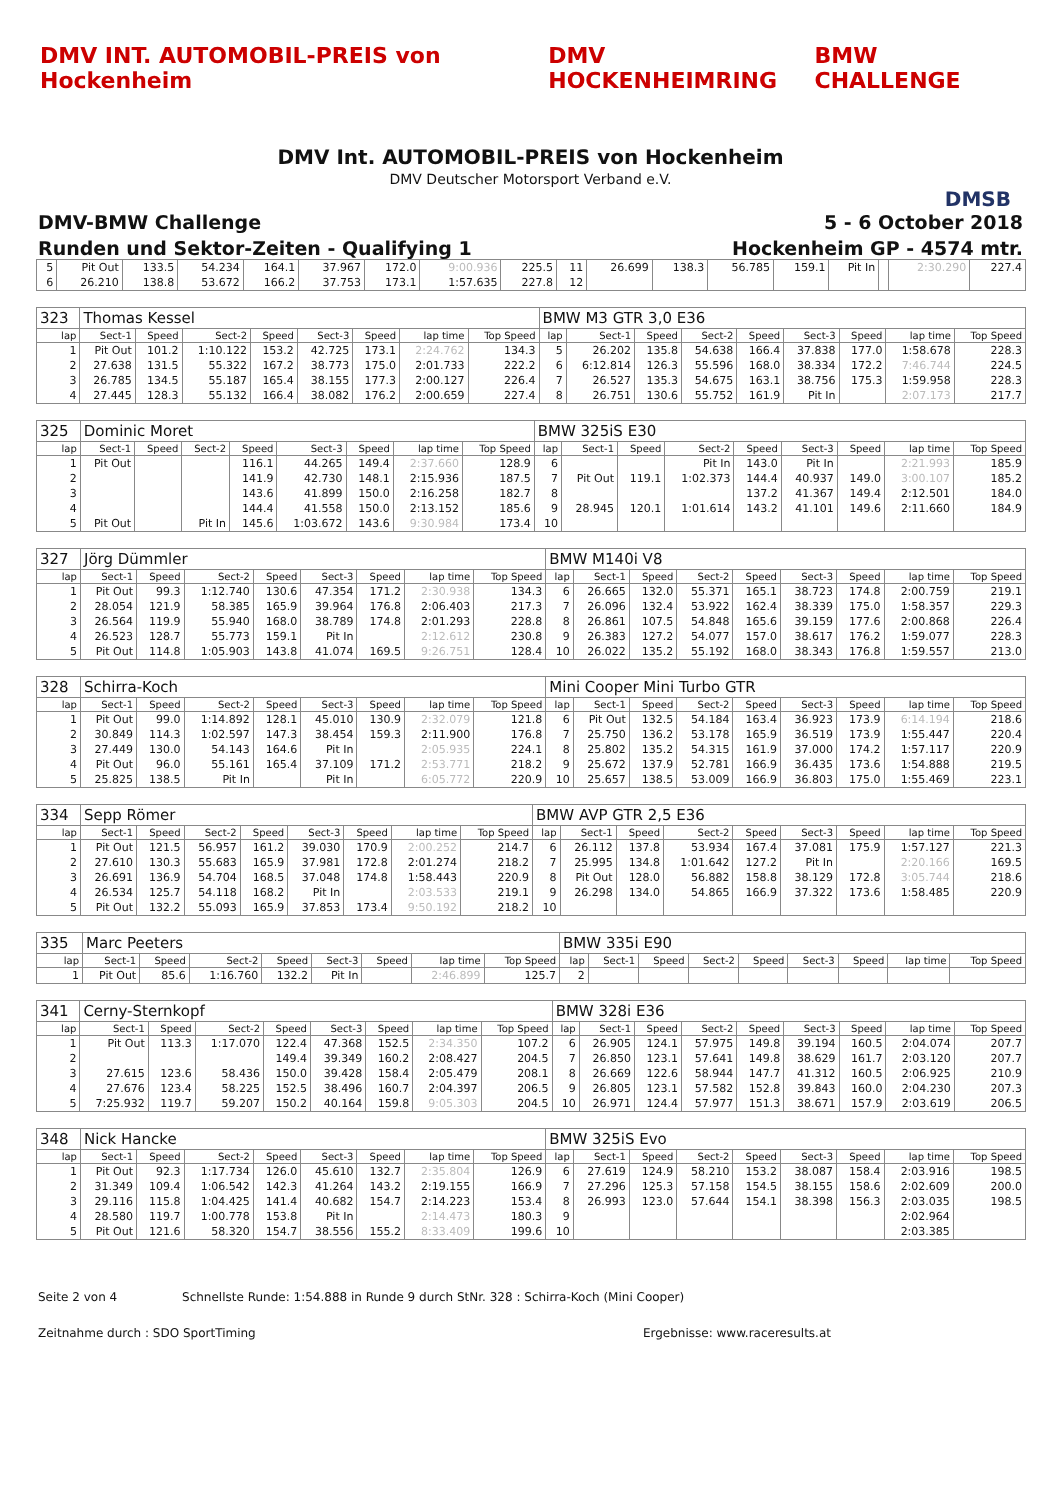DMV INT. AUTOMOBIL-PREIS von Hockenheim DMV HOCKENHEIMRING BMW CHALLENGE
DMV Int. AUTOMOBIL-PREIS von Hockenheim
DMV Deutscher Motorsport Verband e.V.
DMSB
DMV-BMW Challenge 5 - 6 October 2018
Runden und Sektor-Zeiten - Qualifying 1 Hockenheim GP - 4574 mtr.
| 5 | Pit Out | 133.5 | 54.234 | 164.1 | 37.967 | 172.0 | 9:00.936 | 225.5 | 11 | 26.699 | 138.3 | 56.785 | 159.1 | Pit In | | 2:30.290 | 227.4 |
| 6 | 26.210 | 138.8 | 53.672 | 166.2 | 37.753 | 173.1 | 1:57.635 | 227.8 | 12 | | | | | | | | |
| 323 | Thomas Kessel | | | | | | | | BMW M3 GTR 3,0 E36 | | | | | | | | |
| lap | Sect-1 | Speed | Sect-2 | Speed | Sect-3 | Speed | lap time | Top Speed | lap | Sect-1 | Speed | Sect-2 | Speed | Sect-3 | Speed | lap time | Top Speed |
| 1 | Pit Out | 101.2 | 1:10.122 | 153.2 | 42.725 | 173.1 | 2:24.762 | 134.3 | 5 | 26.202 | 135.8 | 54.638 | 166.4 | 37.838 | 177.0 | 1:58.678 | 228.3 |
| 2 | 27.638 | 131.5 | 55.322 | 167.2 | 38.773 | 175.0 | 2:01.733 | 222.2 | 6 | 6:12.814 | 126.3 | 55.596 | 168.0 | 38.334 | 172.2 | 7:46.744 | 224.5 |
| 3 | 26.785 | 134.5 | 55.187 | 165.4 | 38.155 | 177.3 | 2:00.127 | 226.4 | 7 | 26.527 | 135.3 | 54.675 | 163.1 | 38.756 | 175.3 | 1:59.958 | 228.3 |
| 4 | 27.445 | 128.3 | 55.132 | 166.4 | 38.082 | 176.2 | 2:00.659 | 227.4 | 8 | 26.751 | 130.6 | 55.752 | 161.9 | Pit In | | 2:07.173 | 217.7 |
| 325 | Dominic Moret | | | | | | | | BMW 325iS E30 | | | | | | | | |
| lap | Sect-1 | Speed | Sect-2 | Speed | Sect-3 | Speed | lap time | Top Speed | lap | Sect-1 | Speed | Sect-2 | Speed | Sect-3 | Speed | lap time | Top Speed |
| 1 | Pit Out | | | 116.1 | 44.265 | 149.4 | 2:37.660 | 128.9 | 6 | | | Pit In | 143.0 | Pit In | | 2:21.993 | 185.9 |
| 2 | | | | 141.9 | 42.730 | 148.1 | 2:15.936 | 187.5 | 7 | Pit Out | 119.1 | 1:02.373 | 144.4 | 40.937 | 149.0 | 3:00.107 | 185.2 |
| 3 | | | | 143.6 | 41.899 | 150.0 | 2:16.258 | 182.7 | 8 | | | | 137.2 | 41.367 | 149.4 | 2:12.501 | 184.0 |
| 4 | | | | 144.4 | 41.558 | 150.0 | 2:13.152 | 185.6 | 9 | 28.945 | 120.1 | 1:01.614 | 143.2 | 41.101 | 149.6 | 2:11.660 | 184.9 |
| 5 | Pit Out | | Pit In | 145.6 | 1:03.672 | 143.6 | 9:30.984 | 173.4 | 10 | | | | | | | | |
| 327 | Jörg Dümmler | | | | | | | | BMW M140i V8 | | | | | | | | |
| lap | Sect-1 | Speed | Sect-2 | Speed | Sect-3 | Speed | lap time | Top Speed | lap | Sect-1 | Speed | Sect-2 | Speed | Sect-3 | Speed | lap time | Top Speed |
| 1 | Pit Out | 99.3 | 1:12.740 | 130.6 | 47.354 | 171.2 | 2:30.938 | 134.3 | 6 | 26.665 | 132.0 | 55.371 | 165.1 | 38.723 | 174.8 | 2:00.759 | 219.1 |
| 2 | 28.054 | 121.9 | 58.385 | 165.9 | 39.964 | 176.8 | 2:06.403 | 217.3 | 7 | 26.096 | 132.4 | 53.922 | 162.4 | 38.339 | 175.0 | 1:58.357 | 229.3 |
| 3 | 26.564 | 119.9 | 55.940 | 168.0 | 38.789 | 174.8 | 2:01.293 | 228.8 | 8 | 26.861 | 107.5 | 54.848 | 165.6 | 39.159 | 177.6 | 2:00.868 | 226.4 |
| 4 | 26.523 | 128.7 | 55.773 | 159.1 | Pit In | | 2:12.612 | 230.8 | 9 | 26.383 | 127.2 | 54.077 | 157.0 | 38.617 | 176.2 | 1:59.077 | 228.3 |
| 5 | Pit Out | 114.8 | 1:05.903 | 143.8 | 41.074 | 169.5 | 9:26.751 | 128.4 | 10 | 26.022 | 135.2 | 55.192 | 168.0 | 38.343 | 176.8 | 1:59.557 | 213.0 |
| 328 | Schirra-Koch | | | | | | | | Mini Cooper Mini Turbo GTR | | | | | | | | |
| lap | Sect-1 | Speed | Sect-2 | Speed | Sect-3 | Speed | lap time | Top Speed | lap | Sect-1 | Speed | Sect-2 | Speed | Sect-3 | Speed | lap time | Top Speed |
| 1 | Pit Out | 99.0 | 1:14.892 | 128.1 | 45.010 | 130.9 | 2:32.079 | 121.8 | 6 | Pit Out | 132.5 | 54.184 | 163.4 | 36.923 | 173.9 | 6:14.194 | 218.6 |
| 2 | 30.849 | 114.3 | 1:02.597 | 147.3 | 38.454 | 159.3 | 2:11.900 | 176.8 | 7 | 25.750 | 136.2 | 53.178 | 165.9 | 36.519 | 173.9 | 1:55.447 | 220.4 |
| 3 | 27.449 | 130.0 | 54.143 | 164.6 | Pit In | | 2:05.935 | 224.1 | 8 | 25.802 | 135.2 | 54.315 | 161.9 | 37.000 | 174.2 | 1:57.117 | 220.9 |
| 4 | Pit Out | 96.0 | 55.161 | 165.4 | 37.109 | 171.2 | 2:53.771 | 218.2 | 9 | 25.672 | 137.9 | 52.781 | 166.9 | 36.435 | 173.6 | 1:54.888 | 219.5 |
| 5 | 25.825 | 138.5 | Pit In | | Pit In | | 6:05.772 | 220.9 | 10 | 25.657 | 138.5 | 53.009 | 166.9 | 36.803 | 175.0 | 1:55.469 | 223.1 |
| 334 | Sepp Römer | | | | | | | | BMW AVP GTR 2,5 E36 | | | | | | | | |
| lap | Sect-1 | Speed | Sect-2 | Speed | Sect-3 | Speed | lap time | Top Speed | lap | Sect-1 | Speed | Sect-2 | Speed | Sect-3 | Speed | lap time | Top Speed |
| 1 | Pit Out | 121.5 | 56.957 | 161.2 | 39.030 | 170.9 | 2:00.252 | 214.7 | 6 | 26.112 | 137.8 | 53.934 | 167.4 | 37.081 | 175.9 | 1:57.127 | 221.3 |
| 2 | 27.610 | 130.3 | 55.683 | 165.9 | 37.981 | 172.8 | 2:01.274 | 218.2 | 7 | 25.995 | 134.8 | 1:01.642 | 127.2 | Pit In | | 2:20.166 | 169.5 |
| 3 | 26.691 | 136.9 | 54.704 | 168.5 | 37.048 | 174.8 | 1:58.443 | 220.9 | 8 | Pit Out | 128.0 | 56.882 | 158.8 | 38.129 | 172.8 | 3:05.744 | 218.6 |
| 4 | 26.534 | 125.7 | 54.118 | 168.2 | Pit In | | 2:03.533 | 219.1 | 9 | 26.298 | 134.0 | 54.865 | 166.9 | 37.322 | 173.6 | 1:58.485 | 220.9 |
| 5 | Pit Out | 132.2 | 55.093 | 165.9 | 37.853 | 173.4 | 9:50.192 | 218.2 | 10 | | | | | | | | |
| 335 | Marc Peeters | | | | | | | | BMW 335i E90 | | | | | | | | |
| lap | Sect-1 | Speed | Sect-2 | Speed | Sect-3 | Speed | lap time | Top Speed | lap | Sect-1 | Speed | Sect-2 | Speed | Sect-3 | Speed | lap time | Top Speed |
| 1 | Pit Out | 85.6 | 1:16.760 | 132.2 | Pit In | | 2:46.899 | 125.7 | 2 | | | | | | | | |
| 341 | Cerny-Sternkopf | | | | | | | | BMW 328i E36 | | | | | | | | |
| lap | Sect-1 | Speed | Sect-2 | Speed | Sect-3 | Speed | lap time | Top Speed | lap | Sect-1 | Speed | Sect-2 | Speed | Sect-3 | Speed | lap time | Top Speed |
| 1 | Pit Out | 113.3 | 1:17.070 | 122.4 | 47.368 | 152.5 | 2:34.350 | 107.2 | 6 | 26.905 | 124.1 | 57.975 | 149.8 | 39.194 | 160.5 | 2:04.074 | 207.7 |
| 2 | | | | 149.4 | 39.349 | 160.2 | 2:08.427 | 204.5 | 7 | 26.850 | 123.1 | 57.641 | 149.8 | 38.629 | 161.7 | 2:03.120 | 207.7 |
| 3 | 27.615 | 123.6 | 58.436 | 150.0 | 39.428 | 158.4 | 2:05.479 | 208.1 | 8 | 26.669 | 122.6 | 58.944 | 147.7 | 41.312 | 160.5 | 2:06.925 | 210.9 |
| 4 | 27.676 | 123.4 | 58.225 | 152.5 | 38.496 | 160.7 | 2:04.397 | 206.5 | 9 | 26.805 | 123.1 | 57.582 | 152.8 | 39.843 | 160.0 | 2:04.230 | 207.3 |
| 5 | 7:25.932 | 119.7 | 59.207 | 150.2 | 40.164 | 159.8 | 9:05.303 | 204.5 | 10 | 26.971 | 124.4 | 57.977 | 151.3 | 38.671 | 157.9 | 2:03.619 | 206.5 |
| 348 | Nick Hancke | | | | | | | | BMW 325iS Evo | | | | | | | | |
| lap | Sect-1 | Speed | Sect-2 | Speed | Sect-3 | Speed | lap time | Top Speed | lap | Sect-1 | Speed | Sect-2 | Speed | Sect-3 | Speed | lap time | Top Speed |
| 1 | Pit Out | 92.3 | 1:17.734 | 126.0 | 45.610 | 132.7 | 2:35.804 | 126.9 | 6 | 27.619 | 124.9 | 58.210 | 153.2 | 38.087 | 158.4 | 2:03.916 | 198.5 |
| 2 | 31.349 | 109.4 | 1:06.542 | 142.3 | 41.264 | 143.2 | 2:19.155 | 166.9 | 7 | 27.296 | 125.3 | 57.158 | 154.5 | 38.155 | 158.6 | 2:02.609 | 200.0 |
| 3 | 29.116 | 115.8 | 1:04.425 | 141.4 | 40.682 | 154.7 | 2:14.223 | 153.4 | 8 | 26.993 | 123.0 | 57.644 | 154.1 | 38.398 | 156.3 | 2:03.035 | 198.5 |
| 4 | 28.580 | 119.7 | 1:00.778 | 153.8 | Pit In | | 2:14.473 | 180.3 | 9 | | | | | | | 2:02.964 | |
| 5 | Pit Out | 121.6 | 58.320 | 154.7 | 38.556 | 155.2 | 8:33.409 | 199.6 | 10 | | | | | | | 2:03.385 | |
Seite 2 von 4 Schnellste Runde: 1:54.888 in Runde 9 durch StNr. 328 : Schirra-Koch (Mini Cooper)
Zeitnahme durch : SDO SportTiming Ergebnisse: www.raceresults.at